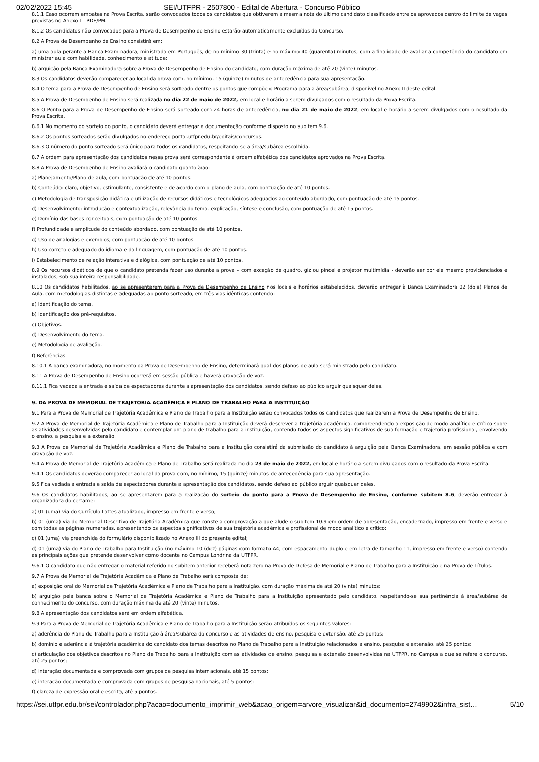02/02/2022 15:45 SEI/UTFPR - 2507800 - Edital de Abertura - Concurso Público
8.1.1 Caso ocorram empates na Prova Escrita, serão convocados todos os candidatos que obtiverem a mesma nota do último candidato classificado entre os aprovados dentro do limite de vagas previstas no Anexo I – PDE/PM.
8.1.2 Os candidatos não convocados para a Prova de Desempenho de Ensino estarão automaticamente excluídos do Concurso.
8.2 A Prova de Desempenho de Ensino consistirá em:
a) uma aula perante a Banca Examinadora, ministrada em Português, de no mínimo 30 (trinta) e no máximo 40 (quarenta) minutos, com a finalidade de avaliar a competência do candidato em ministrar aula com habilidade, conhecimento e atitude;
b) arguição pela Banca Examinadora sobre a Prova de Desempenho de Ensino do candidato, com duração máxima de até 20 (vinte) minutos.
8.3 Os candidatos deverão comparecer ao local da prova com, no mínimo, 15 (quinze) minutos de antecedência para sua apresentação.
8.4 O tema para a Prova de Desempenho de Ensino será sorteado dentre os pontos que compõe o Programa para a área/subárea, disponível no Anexo II deste edital.
8.5 A Prova de Desempenho de Ensino será realizada no dia 22 de maio de 2022, em local e horário a serem divulgados com o resultado da Prova Escrita.
8.6 O Ponto para a Prova de Desempenho de Ensino será sorteado com 24 horas de antecedência, no dia 21 de maio de 2022, em local e horário a serem divulgados com o resultado da Prova Escrita.
8.6.1 No momento do sorteio do ponto, o candidato deverá entregar a documentação conforme disposto no subitem 9.6.
8.6.2 Os pontos sorteados serão divulgados no endereço portal.utfpr.edu.br/editais/concursos.
8.6.3 O número do ponto sorteado será único para todos os candidatos, respeitando-se a área/subárea escolhida.
8.7 A ordem para apresentação dos candidatos nessa prova será correspondente à ordem alfabética dos candidatos aprovados na Prova Escrita.
8.8 A Prova de Desempenho de Ensino avaliará o candidato quanto à/ao:
a) Planejamento/Plano de aula, com pontuação de até 10 pontos.
b) Conteúdo: claro, objetivo, estimulante, consistente e de acordo com o plano de aula, com pontuação de até 10 pontos.
c) Metodologia de transposição didática e utilização de recursos didáticos e tecnológicos adequados ao conteúdo abordado, com pontuação de até 15 pontos.
d) Desenvolvimento: introdução e contextualização, relevância do tema, explicação, síntese e conclusão, com pontuação de até 15 pontos.
e) Domínio das bases conceituais, com pontuação de até 10 pontos.
f) Profundidade e amplitude do conteúdo abordado, com pontuação de até 10 pontos.
g) Uso de analogias e exemplos, com pontuação de até 10 pontos.
h) Uso correto e adequado do idioma e da linguagem, com pontuação de até 10 pontos.
i) Estabelecimento de relação interativa e dialógica, com pontuação de até 10 pontos.
8.9 Os recursos didáticos de que o candidato pretenda fazer uso durante a prova – com exceção de quadro, giz ou pincel e projetor multimídia - deverão ser por ele mesmo providenciados e instalados, sob sua inteira responsabilidade.
8.10 Os candidatos habilitados, ao se apresentarem para a Prova de Desempenho de Ensino nos locais e horários estabelecidos, deverão entregar à Banca Examinadora 02 (dois) Planos de Aula, com metodologias distintas e adequadas ao ponto sorteado, em três vias idênticas contendo:
a) Identificação do tema.
b) Identificação dos pré-requisitos.
c) Objetivos.
d) Desenvolvimento do tema.
e) Metodologia de avaliação.
f) Referências.
8.10.1 A banca examinadora, no momento da Prova de Desempenho de Ensino, determinará qual dos planos de aula será ministrado pelo candidato.
8.11 A Prova de Desempenho de Ensino ocorrerá em sessão pública e haverá gravação de voz.
8.11.1 Fica vedada a entrada e saída de espectadores durante a apresentação dos candidatos, sendo defeso ao público arguir quaisquer deles.
9. DA PROVA DE MEMORIAL DE TRAJETÓRIA ACADÊMICA E PLANO DE TRABALHO PARA A INSTITUIÇÃO
9.1 Para a Prova de Memorial de Trajetória Acadêmica e Plano de Trabalho para a Instituição serão convocados todos os candidatos que realizarem a Prova de Desempenho de Ensino.
9.2 A Prova de Memorial de Trajetória Acadêmica e Plano de Trabalho para a Instituição deverá descrever a trajetória acadêmica, compreendendo a exposição de modo analítico e crítico sobre as atividades desenvolvidas pelo candidato e contemplar um plano de trabalho para a instituição, contendo todos os aspectos significativos de sua formação e trajetória profissional, envolvendo o ensino, a pesquisa e a extensão.
9.3 A Prova de Memorial de Trajetória Acadêmica e Plano de Trabalho para a Instituição consistirá da submissão do candidato à arguição pela Banca Examinadora, em sessão pública e com gravação de voz.
9.4 A Prova de Memorial de Trajetória Acadêmica e Plano de Trabalho será realizada no dia 23 de maio de 2022, em local e horário a serem divulgados com o resultado da Prova Escrita.
9.4.1 Os candidatos deverão comparecer ao local da prova com, no mínimo, 15 (quinze) minutos de antecedência para sua apresentação.
9.5 Fica vedada a entrada e saída de espectadores durante a apresentação dos candidatos, sendo defeso ao público arguir quaisquer deles.
9.6 Os candidatos habilitados, ao se apresentarem para a realização do sorteio do ponto para a Prova de Desempenho de Ensino, conforme subitem 8.6, deverão entregar à organizadora do certame:
a) 01 (uma) via do Currículo Lattes atualizado, impresso em frente e verso;
b) 01 (uma) via do Memorial Descritivo de Trajetória Acadêmica que conste a comprovação a que alude o subitem 10.9 em ordem de apresentação, encadernado, impresso em frente e verso e com todas as páginas numeradas, apresentando os aspectos significativos de sua trajetória acadêmica e profissional de modo analítico e crítico;
c) 01 (uma) via preenchida do formulário disponibilizado no Anexo III do presente edital;
d) 01 (uma) via do Plano de Trabalho para Instituição (no máximo 10 (dez) páginas com formato A4, com espaçamento duplo e em letra de tamanho 11, impresso em frente e verso) contendo as principais ações que pretende desenvolver como docente no Campus Londrina da UTFPR.
9.6.1 O candidato que não entregar o material referido no subitem anterior receberá nota zero na Prova de Defesa de Memorial e Plano de Trabalho para a Instituição e na Prova de Títulos.
9.7 A Prova de Memorial de Trajetória Acadêmica e Plano de Trabalho será composta de:
a) exposição oral do Memorial de Trajetória Acadêmica e Plano de Trabalho para a Instituição, com duração máxima de até 20 (vinte) minutos;
b) arguição pela banca sobre o Memorial de Trajetória Acadêmica e Plano de Trabalho para a Instituição apresentado pelo candidato, respeitando-se sua pertinência à área/subárea de conhecimento do concurso, com duração máxima de até 20 (vinte) minutos.
9.8 A apresentação dos candidatos será em ordem alfabética.
9.9 Para a Prova de Memorial de Trajetória Acadêmica e Plano de Trabalho para a Instituição serão atribuídos os seguintes valores:
a) aderência do Plano de Trabalho para a Instituição à área/subárea do concurso e as atividades de ensino, pesquisa e extensão, até 25 pontos;
b) domínio e aderência à trajetória acadêmica do candidato dos temas descritos no Plano de Trabalho para a Instituição relacionados a ensino, pesquisa e extensão, até 25 pontos;
c) articulação dos objetivos descritos no Plano de Trabalho para a Instituição com as atividades de ensino, pesquisa e extensão desenvolvidas na UTFPR, no Campus a que se refere o concurso, até 25 pontos;
d) interação documentada e comprovada com grupos de pesquisa internacionais, até 15 pontos;
e) interação documentada e comprovada com grupos de pesquisa nacionais, até 5 pontos;
f) clareza de expressão oral e escrita, até 5 pontos.
https://sei.utfpr.edu.br/sei/controlador.php?acao=documento_imprimir_web&acao_origem=arvore_visualizar&id_documento=2749902&infra_sist… 5/10